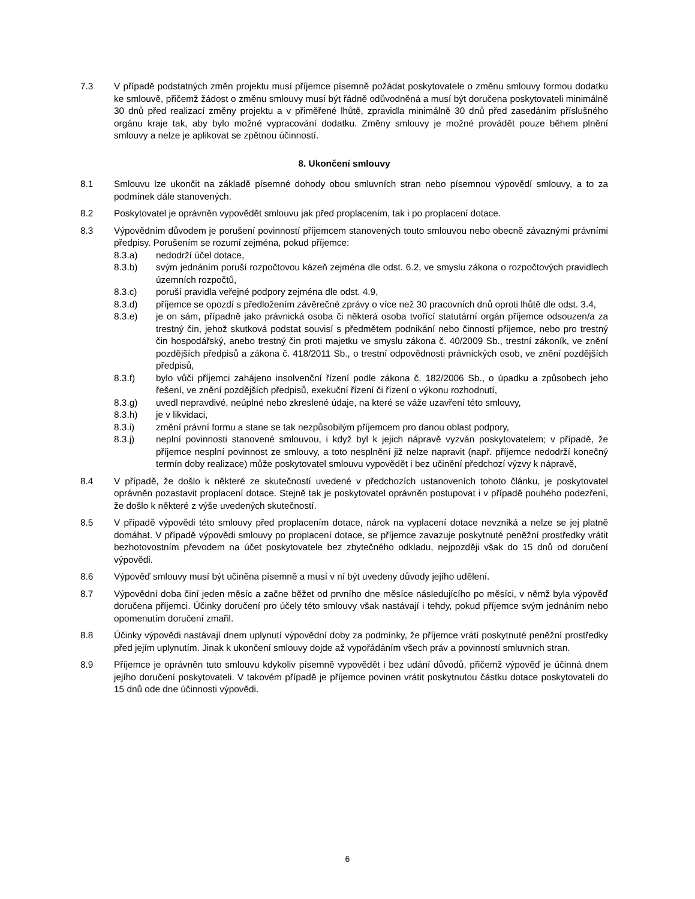7.3 V případě podstatných změn projektu musí příjemce písemně požádat poskytovatele o změnu smlouvy formou dodatku ke smlouvě, přičemž žádost o změnu smlouvy musí být řádně odůvodněná a musí být doručena poskytovateli minimálně 30 dnů před realizací změny projektu a v přiměřené lhůtě, zpravidla minimálně 30 dnů před zasedáním příslušného orgánu kraje tak, aby bylo možné vypracování dodatku. Změny smlouvy je možné provádět pouze během plnění smlouvy a nelze je aplikovat se zpětnou účinností.
8. Ukončení smlouvy
8.1 Smlouvu lze ukončit na základě písemné dohody obou smluvních stran nebo písemnou výpovědí smlouvy, a to za podmínek dále stanovených.
8.2 Poskytovatel je oprávněn vypovědět smlouvu jak před proplacením, tak i po proplacení dotace.
8.3 Výpovědním důvodem je porušení povinností příjemcem stanovených touto smlouvou nebo obecně závaznými právními předpisy. Porušením se rozumí zejména, pokud příjemce:
8.3.a) nedodrží účel dotace,
8.3.b) svým jednáním poruší rozpočtovou kázeň zejména dle odst. 6.2, ve smyslu zákona o rozpočtových pravidlech územních rozpočtů,
8.3.c) poruší pravidla veřejné podpory zejména dle odst. 4.9,
8.3.d) příjemce se opozdí s předložením závěrečné zprávy o více než 30 pracovních dnů oproti lhůtě dle odst. 3.4,
8.3.e) je on sám, případně jako právnická osoba či některá osoba tvořící statutární orgán příjemce odsouzen/a za trestný čin, jehož skutková podstat souvisí s předmětem podnikání nebo činností příjemce, nebo pro trestný čin hospodářský, anebo trestný čin proti majetku ve smyslu zákona č. 40/2009 Sb., trestní zákoník, ve znění pozdějších předpisů a zákona č. 418/2011 Sb., o trestní odpovědnosti právnických osob, ve znění pozdějších předpisů,
8.3.f) bylo vůči příjemci zahájeno insolvenční řízení podle zákona č. 182/2006 Sb., o úpadku a způsobech jeho řešení, ve znění pozdějších předpisů, exekuční řízení či řízení o výkonu rozhodnutí,
8.3.g) uvedl nepravdivé, neúplné nebo zkreslené údaje, na které se váže uzavření této smlouvy,
8.3.h) je v likvidaci,
8.3.i) změní právní formu a stane se tak nezpůsobilým příjemcem pro danou oblast podpory,
8.3.j) neplní povinnosti stanovené smlouvou, i když byl k jejich nápravě vyzván poskytovatelem; v případě, že příjemce nesplní povinnost ze smlouvy, a toto nesplnění již nelze napravit (např. příjemce nedodrží konečný termín doby realizace) může poskytovatel smlouvu vypovědět i bez učinění předchozí výzvy k nápravě,
8.4 V případě, že došlo k některé ze skutečností uvedené v předchozích ustanoveních tohoto článku, je poskytovatel oprávněn pozastavit proplacení dotace. Stejně tak je poskytovatel oprávněn postupovat i v případě pouhého podezření, že došlo k některé z výše uvedených skutečností.
8.5 V případě výpovědi této smlouvy před proplacením dotace, nárok na vyplacení dotace nevzniká a nelze se jej platně domáhat. V případě výpovědi smlouvy po proplacení dotace, se příjemce zavazuje poskytnuté peněžní prostředky vrátit bezhotovostním převodem na účet poskytovatele bez zbytečného odkladu, nejpozději však do 15 dnů od doručení výpovědi.
8.6 Výpověď smlouvy musí být učiněna písemně a musí v ní být uvedeny důvody jejího udělení.
8.7 Výpovědní doba činí jeden měsíc a začne běžet od prvního dne měsíce následujícího po měsíci, v němž byla výpověď doručena příjemci. Účinky doručení pro účely této smlouvy však nastávají i tehdy, pokud příjemce svým jednáním nebo opomenutím doručení zmařil.
8.8 Účinky výpovědi nastávají dnem uplynutí výpovědní doby za podmínky, že příjemce vrátí poskytnuté peněžní prostředky před jejím uplynutím. Jinak k ukončení smlouvy dojde až vypořádáním všech práv a povinností smluvních stran.
8.9 Příjemce je oprávněn tuto smlouvu kdykoliv písemně vypovědět i bez udání důvodů, přičemž výpověď je účinná dnem jejího doručení poskytovateli. V takovém případě je příjemce povinen vrátit poskytnutou částku dotace poskytovateli do 15 dnů ode dne účinnosti výpovědi.
6